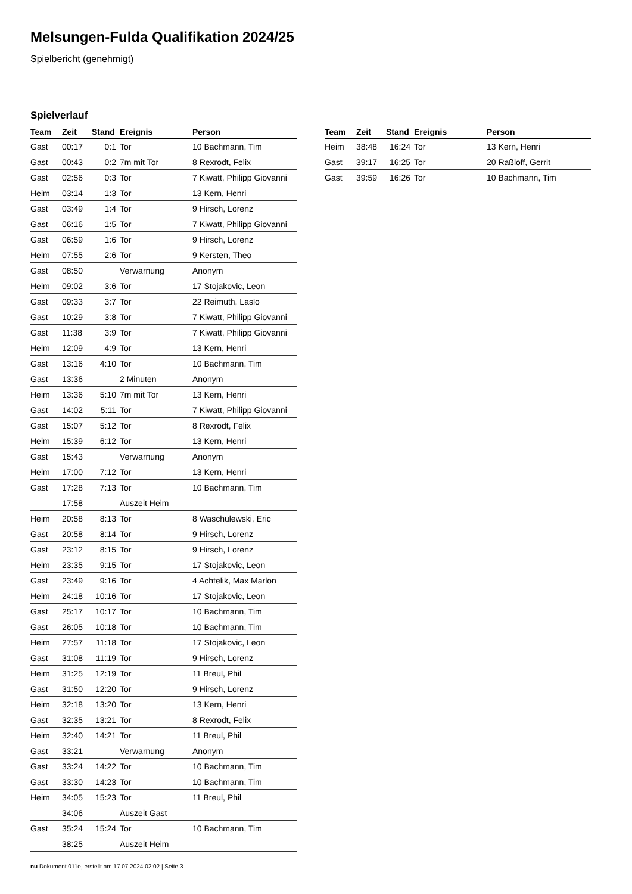Melsungen-Fulda Qualifikation 2024/25
Spielbericht (genehmigt)
Spielverlauf
| Team | Zeit | Stand | Ereignis | Person |
| --- | --- | --- | --- | --- |
| Gast | 00:17 | 0:1 | Tor | 10 Bachmann, Tim |
| Gast | 00:43 | 0:2 | 7m mit Tor | 8 Rexrodt, Felix |
| Gast | 02:56 | 0:3 | Tor | 7 Kiwatt, Philipp Giovanni |
| Heim | 03:14 | 1:3 | Tor | 13 Kern, Henri |
| Gast | 03:49 | 1:4 | Tor | 9 Hirsch, Lorenz |
| Gast | 06:16 | 1:5 | Tor | 7 Kiwatt, Philipp Giovanni |
| Gast | 06:59 | 1:6 | Tor | 9 Hirsch, Lorenz |
| Heim | 07:55 | 2:6 | Tor | 9 Kersten, Theo |
| Gast | 08:50 | | Verwarnung | Anonym |
| Heim | 09:02 | 3:6 | Tor | 17 Stojakovic, Leon |
| Gast | 09:33 | 3:7 | Tor | 22 Reimuth, Laslo |
| Gast | 10:29 | 3:8 | Tor | 7 Kiwatt, Philipp Giovanni |
| Gast | 11:38 | 3:9 | Tor | 7 Kiwatt, Philipp Giovanni |
| Heim | 12:09 | 4:9 | Tor | 13 Kern, Henri |
| Gast | 13:16 | 4:10 | Tor | 10 Bachmann, Tim |
| Gast | 13:36 | | 2 Minuten | Anonym |
| Heim | 13:36 | 5:10 | 7m mit Tor | 13 Kern, Henri |
| Gast | 14:02 | 5:11 | Tor | 7 Kiwatt, Philipp Giovanni |
| Gast | 15:07 | 5:12 | Tor | 8 Rexrodt, Felix |
| Heim | 15:39 | 6:12 | Tor | 13 Kern, Henri |
| Gast | 15:43 | | Verwarnung | Anonym |
| Heim | 17:00 | 7:12 | Tor | 13 Kern, Henri |
| Gast | 17:28 | 7:13 | Tor | 10 Bachmann, Tim |
| | 17:58 | | Auszeit Heim | |
| Heim | 20:58 | 8:13 | Tor | 8 Waschulewski, Eric |
| Gast | 20:58 | 8:14 | Tor | 9 Hirsch, Lorenz |
| Gast | 23:12 | 8:15 | Tor | 9 Hirsch, Lorenz |
| Heim | 23:35 | 9:15 | Tor | 17 Stojakovic, Leon |
| Gast | 23:49 | 9:16 | Tor | 4 Achtelik, Max Marlon |
| Heim | 24:18 | 10:16 | Tor | 17 Stojakovic, Leon |
| Gast | 25:17 | 10:17 | Tor | 10 Bachmann, Tim |
| Gast | 26:05 | 10:18 | Tor | 10 Bachmann, Tim |
| Heim | 27:57 | 11:18 | Tor | 17 Stojakovic, Leon |
| Gast | 31:08 | 11:19 | Tor | 9 Hirsch, Lorenz |
| Heim | 31:25 | 12:19 | Tor | 11 Breul, Phil |
| Gast | 31:50 | 12:20 | Tor | 9 Hirsch, Lorenz |
| Heim | 32:18 | 13:20 | Tor | 13 Kern, Henri |
| Gast | 32:35 | 13:21 | Tor | 8 Rexrodt, Felix |
| Heim | 32:40 | 14:21 | Tor | 11 Breul, Phil |
| Gast | 33:21 | | Verwarnung | Anonym |
| Gast | 33:24 | 14:22 | Tor | 10 Bachmann, Tim |
| Gast | 33:30 | 14:23 | Tor | 10 Bachmann, Tim |
| Heim | 34:05 | 15:23 | Tor | 11 Breul, Phil |
| | 34:06 | | Auszeit Gast | |
| Gast | 35:24 | 15:24 | Tor | 10 Bachmann, Tim |
| | 38:25 | | Auszeit Heim | |
| Team | Zeit | Stand | Ereignis | Person |
| --- | --- | --- | --- | --- |
| Heim | 38:48 | 16:24 | Tor | 13 Kern, Henri |
| Gast | 39:17 | 16:25 | Tor | 20 Raßloff, Gerrit |
| Gast | 39:59 | 16:26 | Tor | 10 Bachmann, Tim |
nu.Dokument 011e, erstellt am 17.07.2024 02:02 | Seite 3